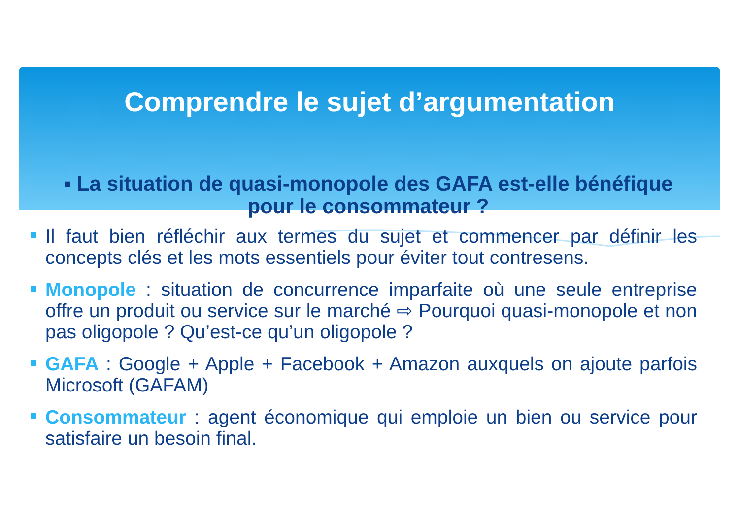Comprendre le sujet d’argumentation
▪ La situation de quasi-monopole des GAFA est-elle bénéfique pour le consommateur ?
Il faut bien réfléchir aux termes du sujet et commencer par définir les concepts clés et les mots essentiels pour éviter tout contresens.
Monopole : situation de concurrence imparfaite où une seule entreprise offre un produit ou service sur le marché ⇨ Pourquoi quasi-monopole et non pas oligopole ? Qu’est-ce qu’un oligopole ?
GAFA : Google + Apple + Facebook + Amazon auxquels on ajoute parfois Microsoft (GAFAM)
Consommateur : agent économique qui emploie un bien ou service pour satisfaire un besoin final.